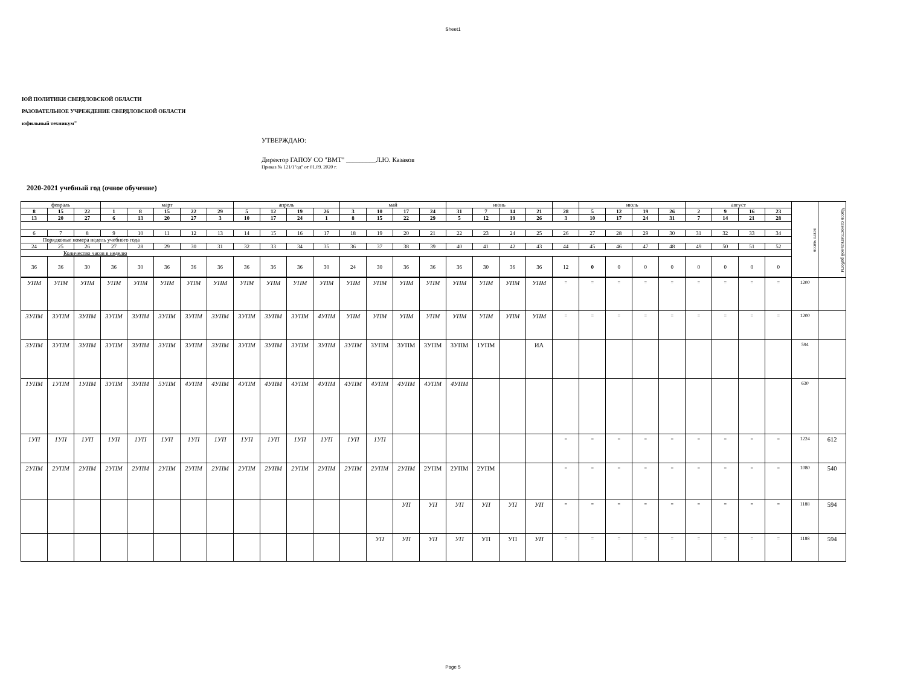Sheet1
ЮЙ ПОЛИТИКИ СВЕРДЛОВСКОЙ ОБЛАСТИ
РАЗОВАТЕЛЬНОЕ УЧРЕЖДЕНИЕ СВЕРДЛОВСКОЙ ОБЛАСТИ
ıофильный техникум"
УТВЕРЖДАЮ:
Директор ГАПОУ СО "ВМТ" _________Л.Ю. Казаков
Приказ № 121/1"од" от 01.09. 2020 г.
2020-2021 учебный год (очное обучение)
| февраль | | | март | | | | | апрель | | | | май | | | | июнь | | | | | июль | | | | август | | | | всего часов | Часов самостоятельной работы |
| 8 | 15 | 22 | 1 | 8 | 15 | 22 | 29 | 5 | 12 | 19 | 26 | 3 | 10 | 17 | 24 | 31 | 7 | 14 | 21 | 28 | 5 | 12 | 19 | 26 | 2 | 9 | 16 | 23 | | |
| 13 | 20 | 27 | 6 | 13 | 20 | 27 | 3 | 10 | 17 | 24 | 1 | 8 | 15 | 22 | 29 | 5 | 12 | 19 | 26 | 3 | 10 | 17 | 24 | 31 | 7 | 14 | 21 | 28 | | |
| 6 | 7 | 8 | 9 | 10 | 11 | 12 | 13 | 14 | 15 | 16 | 17 | 18 | 19 | 20 | 21 | 22 | 23 | 24 | 25 | 26 | 27 | 28 | 29 | 30 | 31 | 32 | 33 | 34 | | |
| Порядковые номера недель учебного года | | | | | | | | | | | | | | | | | | | | | | | | | | | | | | |
| 24 | 25 | 26 | 27 | 28 | 29 | 30 | 31 | 32 | 33 | 34 | 35 | 36 | 37 | 38 | 39 | 40 | 41 | 42 | 43 | 44 | 45 | 46 | 47 | 48 | 49 | 50 | 51 | 52 | | |
| Количество часов в неделю | | | | | | | | | | | | | | | | | | | | | | | | | | | | | | |
| 36 | 36 | 30 | 36 | 30 | 36 | 36 | 36 | 36 | 36 | 36 | 30 | 24 | 30 | 36 | 36 | 36 | 30 | 36 | 36 | 12 | 0 | 0 | 0 | 0 | 0 | 0 | 0 | 0 | | |
| УПМ | УПМ | УПМ | УПМ | УПМ | УПМ | УПМ | УПМ | УПМ | УПМ | УПМ | УПМ | УПМ | УПМ | УПМ | УПМ | УПМ | УПМ | УПМ | УПМ | = | = | = | = | = | = | = | = | = | 1200 | |
| 3УПМ | 3УПМ | 3УПМ | 3УПМ | 3УПМ | 3УПМ | 3УПМ | 3УПМ | 3УПМ | 3УПМ | 3УПМ | 4УПМ | УПМ | УПМ | УПМ | УПМ | УПМ | УПМ | УПМ | УПМ | = | = | = | = | = | = | = | = | = | 1200 | |
| 3УПМ | 3УПМ | 3УПМ | 3УПМ | 3УПМ | 3УПМ | 3УПМ | 3УПМ | 3УПМ | 3УПМ | 3УПМ | 3УПМ | 3УПМ | 3УПМ | 3УПМ | 3УПМ | 3УПМ | 1УПМ | | ИА | | | | | | | | | | 594 | |
| 1УПМ | 1УПМ | 1УПМ | 3УПМ | 3УПМ | 5УПМ | 4УПМ | 4УПМ | 4УПМ | 4УПМ | 4УПМ | 4УПМ | 4УПМ | 4УПМ | 4УПМ | 4УПМ | 4УПМ | | | | | | | | | | | | | 630 | |
| 1УП | 1УП | 1УП | 1УП | 1УП | 1УП | 1УП | 1УП | 1УП | 1УП | 1УП | 1УП | 1УП | 1УП | | | | | | | = | = | = | = | = | = | = | = | = | 1224 | 612 |
| 2УПМ | 2УПМ | 2УПМ | 2УПМ | 2УПМ | 2УПМ | 2УПМ | 2УПМ | 2УПМ | 2УПМ | 2УПМ | 2УПМ | 2УПМ | 2УПМ | 2УПМ | 2УПМ | 2УПМ | 2УПМ | | | = | = | = | = | = | = | = | = | = | 1080 | 540 |
| | | | | | | | | | | | | | | УП | УП | УП | УП | УП | УП | = | = | = | = | = | = | = | = | = | 1188 | 594 |
| | | | | | | | | | | | | | УП | УП | УП | УП | УП | УП | УП | = | = | = | = | = | = | = | = | = | 1188 | 594 |
Page 5